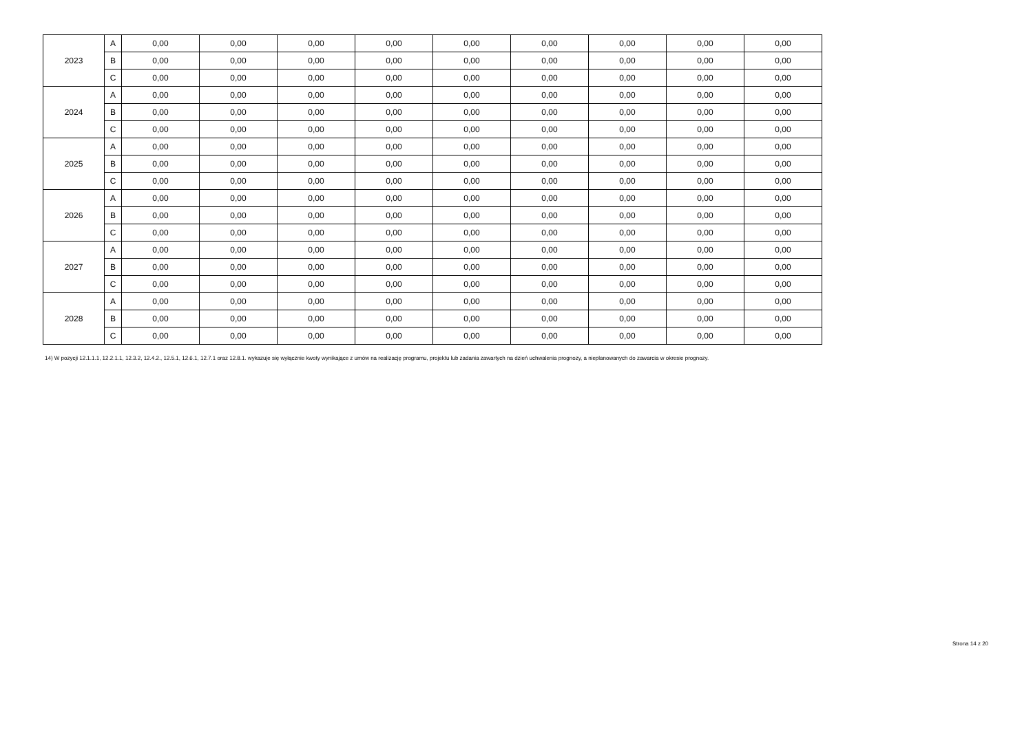| 2023 | A | 0,00 | 0,00 | 0,00 | 0,00 | 0,00 | 0,00 | 0,00 | 0,00 | 0,00 |
| | B | 0,00 | 0,00 | 0,00 | 0,00 | 0,00 | 0,00 | 0,00 | 0,00 | 0,00 |
| | C | 0,00 | 0,00 | 0,00 | 0,00 | 0,00 | 0,00 | 0,00 | 0,00 | 0,00 |
| 2024 | A | 0,00 | 0,00 | 0,00 | 0,00 | 0,00 | 0,00 | 0,00 | 0,00 | 0,00 |
| | B | 0,00 | 0,00 | 0,00 | 0,00 | 0,00 | 0,00 | 0,00 | 0,00 | 0,00 |
| | C | 0,00 | 0,00 | 0,00 | 0,00 | 0,00 | 0,00 | 0,00 | 0,00 | 0,00 |
| 2025 | A | 0,00 | 0,00 | 0,00 | 0,00 | 0,00 | 0,00 | 0,00 | 0,00 | 0,00 |
| | B | 0,00 | 0,00 | 0,00 | 0,00 | 0,00 | 0,00 | 0,00 | 0,00 | 0,00 |
| | C | 0,00 | 0,00 | 0,00 | 0,00 | 0,00 | 0,00 | 0,00 | 0,00 | 0,00 |
| 2026 | A | 0,00 | 0,00 | 0,00 | 0,00 | 0,00 | 0,00 | 0,00 | 0,00 | 0,00 |
| | B | 0,00 | 0,00 | 0,00 | 0,00 | 0,00 | 0,00 | 0,00 | 0,00 | 0,00 |
| | C | 0,00 | 0,00 | 0,00 | 0,00 | 0,00 | 0,00 | 0,00 | 0,00 | 0,00 |
| 2027 | A | 0,00 | 0,00 | 0,00 | 0,00 | 0,00 | 0,00 | 0,00 | 0,00 | 0,00 |
| | B | 0,00 | 0,00 | 0,00 | 0,00 | 0,00 | 0,00 | 0,00 | 0,00 | 0,00 |
| | C | 0,00 | 0,00 | 0,00 | 0,00 | 0,00 | 0,00 | 0,00 | 0,00 | 0,00 |
| 2028 | A | 0,00 | 0,00 | 0,00 | 0,00 | 0,00 | 0,00 | 0,00 | 0,00 | 0,00 |
| | B | 0,00 | 0,00 | 0,00 | 0,00 | 0,00 | 0,00 | 0,00 | 0,00 | 0,00 |
| | C | 0,00 | 0,00 | 0,00 | 0,00 | 0,00 | 0,00 | 0,00 | 0,00 | 0,00 |
14) W pozycji 12.1.1.1, 12.2.1.1, 12.3.2, 12.4.2., 12.5.1, 12.6.1, 12.7.1 oraz 12.8.1. wykazuje się wyłącznie kwoty wynikające z umów na realizację programu, projektu lub zadania zawartych na dzień uchwalenia prognozy, a nieplanowanych do zawarcia w okresie prognozy.
Strona 14 z 20